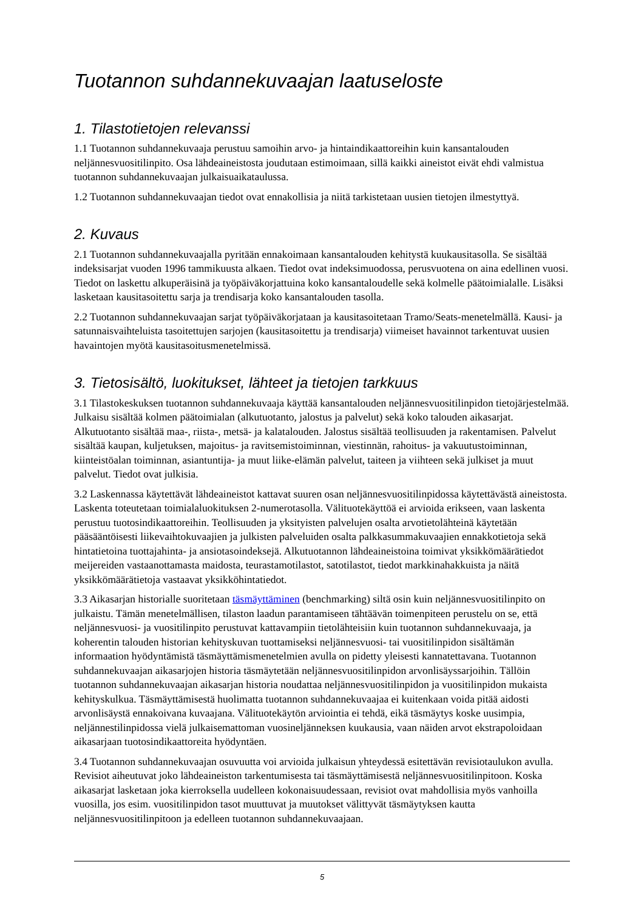Tuotannon suhdannekuvaajan laatuseloste
1. Tilastotietojen relevanssi
1.1 Tuotannon suhdannekuvaaja perustuu samoihin arvo- ja hintaindikaattoreihin kuin kansantalouden neljännesvuositilinpito. Osa lähdeaineistosta joudutaan estimoimaan, sillä kaikki aineistot eivät ehdi valmistua tuotannon suhdannekuvaajan julkaisuaikataulussa.
1.2 Tuotannon suhdannekuvaajan tiedot ovat ennakollisia ja niitä tarkistetaan uusien tietojen ilmestyttyä.
2. Kuvaus
2.1 Tuotannon suhdannekuvaajalla pyritään ennakoimaan kansantalouden kehitystä kuukausitasolla. Se sisältää indeksisarjat vuoden 1996 tammikuusta alkaen. Tiedot ovat indeksimuodossa, perusvuotena on aina edellinen vuosi. Tiedot on laskettu alkuperäisinä ja työpäiväkorjattuina koko kansantaloudelle sekä kolmelle päätoimialalle. Lisäksi lasketaan kausitasoitettu sarja ja trendisarja koko kansantalouden tasolla.
2.2 Tuotannon suhdannekuvaajan sarjat työpäiväkorjataan ja kausitasoitetaan Tramo/Seats-menetelmällä. Kausi- ja satunnaisvaihteluista tasoitettujen sarjojen (kausitasoitettu ja trendisarja) viimeiset havainnot tarkentuvat uusien havaintojen myötä kausitasoitusmenetelmissä.
3. Tietosisältö, luokitukset, lähteet ja tietojen tarkkuus
3.1 Tilastokeskuksen tuotannon suhdannekuvaaja käyttää kansantalouden neljännesvuositilinpidon tietojärjestelmää. Julkaisu sisältää kolmen päätoimialan (alkutuotanto, jalostus ja palvelut) sekä koko talouden aikasarjat. Alkutuotanto sisältää maa-, riista-, metsä- ja kalatalouden. Jalostus sisältää teollisuuden ja rakentamisen. Palvelut sisältää kaupan, kuljetuksen, majoitus- ja ravitsemistoiminnan, viestinnän, rahoitus- ja vakuutustoiminnan, kiinteistöalan toiminnan, asiantuntija- ja muut liike-elämän palvelut, taiteen ja viihteen sekä julkiset ja muut palvelut. Tiedot ovat julkisia.
3.2 Laskennassa käytettävät lähdeaineistot kattavat suuren osan neljännesvuositilinpidossa käytettävästä aineistosta. Laskenta toteutetaan toimialaluokituksen 2-numerotasolla. Välituotekäyttöä ei arvioida erikseen, vaan laskenta perustuu tuotosindikaattoreihin. Teollisuuden ja yksityisten palvelujen osalta arvotietolähteinä käytetään pääsääntöisesti liikevaihtokuvaajien ja julkisten palveluiden osalta palkkasummakuvaajien ennakkotietoja sekä hintatietoina tuottajahinta- ja ansiotasoindeksejä. Alkutuotannon lähdeaineistoina toimivat yksikkömäärätiedot meijereiden vastaanottamasta maidosta, teurastamotilastot, satotilastot, tiedot markkinahakkuista ja näitä yksikkömäärätietoja vastaavat yksikköhintatiedot.
3.3 Aikasarjan historialle suoritetaan täsmäyttäminen (benchmarking) siltä osin kuin neljännesvuositilinpito on julkaistu. Tämän menetelmällisen, tilaston laadun parantamiseen tähtäävän toimenpiteen perustelu on se, että neljännesvuosi- ja vuositilinpito perustuvat kattavampiin tietolähteisiin kuin tuotannon suhdannekuvaaja, ja koherentin talouden historian kehityskuvan tuottamiseksi neljännesvuosi- tai vuositilinpidon sisältämän informaation hyödyntämistä täsmäyttämismenetelmien avulla on pidetty yleisesti kannatettavana. Tuotannon suhdannekuvaajan aikasarjojen historia täsmäytetään neljännesvuositilinpidon arvonlisäyssarjoihin. Tällöin tuotannon suhdannekuvaajan aikasarjan historia noudattaa neljännesvuositilinpidon ja vuositilinpidon mukaista kehityskulkua. Täsmäyttämisestä huolimatta tuotannon suhdannekuvaajaa ei kuitenkaan voida pitää aidosti arvonlisäystä ennakoivana kuvaajana. Välituotekäytön arviointia ei tehdä, eikä täsmäytys koske uusimpia, neljännestilinpidossa vielä julkaisemattoman vuosineljänneksen kuukausia, vaan näiden arvot ekstrapoloidaan aikasarjaan tuotosindikaattoreita hyödyntäen.
3.4 Tuotannon suhdannekuvaajan osuvuutta voi arvioida julkaisun yhteydessä esitettävän revisiotaulukon avulla. Revisiot aiheutuvat joko lähdeaineiston tarkentumisesta tai täsmäyttämisestä neljännesvuositilinpitoon. Koska aikasarjat lasketaan joka kierroksella uudelleen kokonaisuudessaan, revisiot ovat mahdollisia myös vanhoilla vuosilla, jos esim. vuositilinpidon tasot muuttuvat ja muutokset välittyvät täsmäytyksen kautta neljännesvuositilinpitoon ja edelleen tuotannon suhdannekuvaajaan.
5